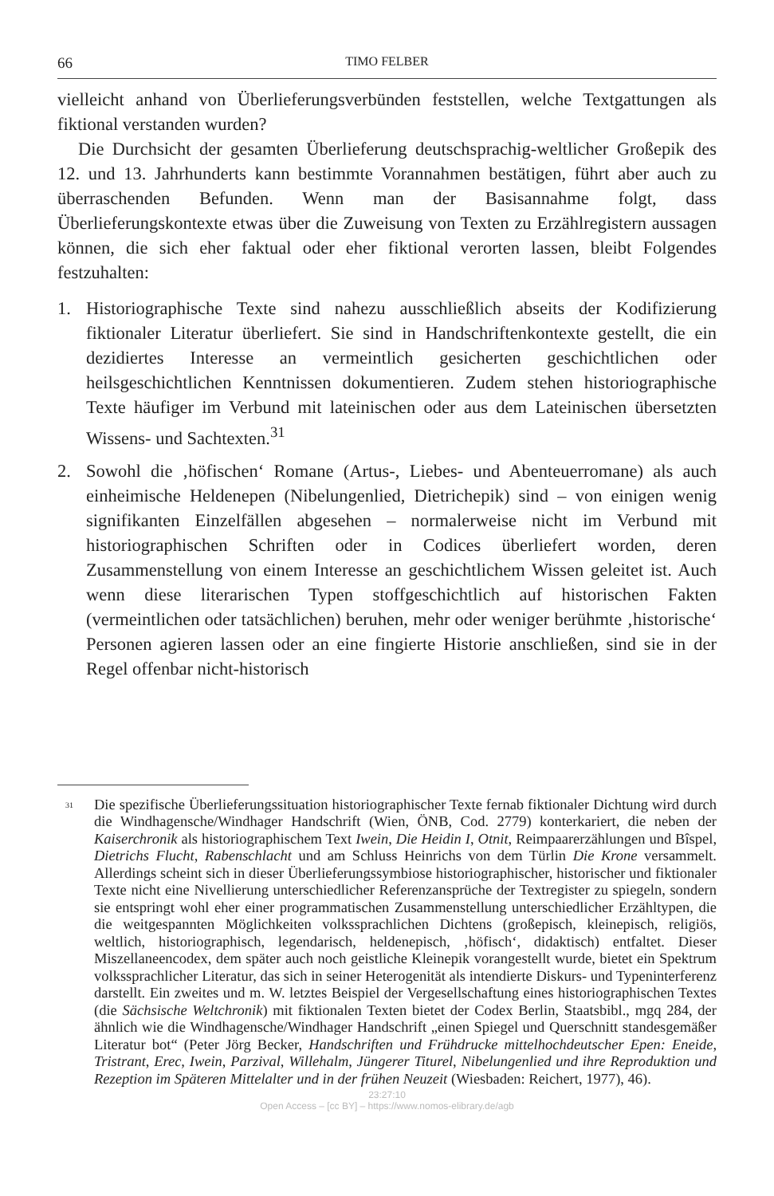66 TIMO FELBER
vielleicht anhand von Überlieferungsverbünden feststellen, welche Textgattungen als fiktional verstanden wurden?
Die Durchsicht der gesamten Überlieferung deutschsprachig-weltlicher Großepik des 12. und 13. Jahrhunderts kann bestimmte Vorannahmen bestätigen, führt aber auch zu überraschenden Befunden. Wenn man der Basisannahme folgt, dass Überlieferungskontexte etwas über die Zuweisung von Texten zu Erzählregistern aussagen können, die sich eher faktual oder eher fiktional verorten lassen, bleibt Folgendes festzuhalten:
1. Historiographische Texte sind nahezu ausschließlich abseits der Kodifizierung fiktionaler Literatur überliefert. Sie sind in Handschriftenkontexte gestellt, die ein dezidiertes Interesse an vermeintlich gesicherten geschichtlichen oder heilsgeschichtlichen Kenntnissen dokumentieren. Zudem stehen historiographische Texte häufiger im Verbund mit lateinischen oder aus dem Lateinischen übersetzten Wissens- und Sachtexten.<sup>31</sup>
2. Sowohl die ‚höfischen‘ Romane (Artus-, Liebes- und Abenteuerromane) als auch einheimische Heldenepen (Nibelungenlied, Dietrichepik) sind – von einigen wenig signifikanten Einzelfällen abgesehen – normalerweise nicht im Verbund mit historiographischen Schriften oder in Codices überliefert worden, deren Zusammenstellung von einem Interesse an geschichtlichem Wissen geleitet ist. Auch wenn diese literarischen Typen stoffgeschichtlich auf historischen Fakten (vermeintlichen oder tatsächlichen) beruhen, mehr oder weniger berühmte ‚historische‘ Personen agieren lassen oder an eine fingierte Historie anschließen, sind sie in der Regel offenbar nicht-historisch
<sup>31</sup> Die spezifische Überlieferungssituation historiographischer Texte fernab fiktionaler Dichtung wird durch die Windhagensche/Windhager Handschrift (Wien, ÖNB, Cod. 2779) konterkariert, die neben der Kaiserchronik als historiographischem Text Iwein, Die Heidin I, Otnit, Reimpaarerzählungen und Bîspel, Dietrichs Flucht, Rabenschlacht und am Schluss Heinrichs von dem Türlin Die Krone versammelt. Allerdings scheint sich in dieser Überlieferungssymbiose historiographischer, historischer und fiktionaler Texte nicht eine Nivellierung unterschiedlicher Referenzansprüche der Textregister zu spiegeln, sondern sie entspringt wohl eher einer programmatischen Zusammenstellung unterschiedlicher Erzähltypen, die die weitgespannten Möglichkeiten volkssprachlichen Dichtens (großepisch, kleinepisch, religiös, weltlich, historiographisch, legendarisch, heldenepisch, ‚höfisch‘, didaktisch) entfaltet. Dieser Miszellaneencodex, dem später auch noch geistliche Kleinepik vorangestellt wurde, bietet ein Spektrum volkssprachlicher Literatur, das sich in seiner Heterogenität als intendierte Diskurs- und Typeninterferenz darstellt. Ein zweites und m. W. letztes Beispiel der Vergesellschaftung eines historiographischen Textes (die Sächsische Weltchronik) mit fiktionalen Texten bietet der Codex Berlin, Staatsbibl., mgq 284, der ähnlich wie die Windhagensche/Windhager Handschrift „einen Spiegel und Querschnitt standesgemäßer Literatur bot“ (Peter Jörg Becker, Handschriften und Frühdrucke mittelhochdeutscher Epen: Eneide, Tristrant, Erec, Iwein, Parzival, Willehalm, Jüngerer Titurel, Nibelungenlied und ihre Reproduktion und Rezeption im Späteren Mittelalter und in der frühen Neuzeit (Wiesbaden: Reichert, 1977), 46).
23:27:10
Open Access – [cc BY] – https://www.nomos-elibrary.de/agb